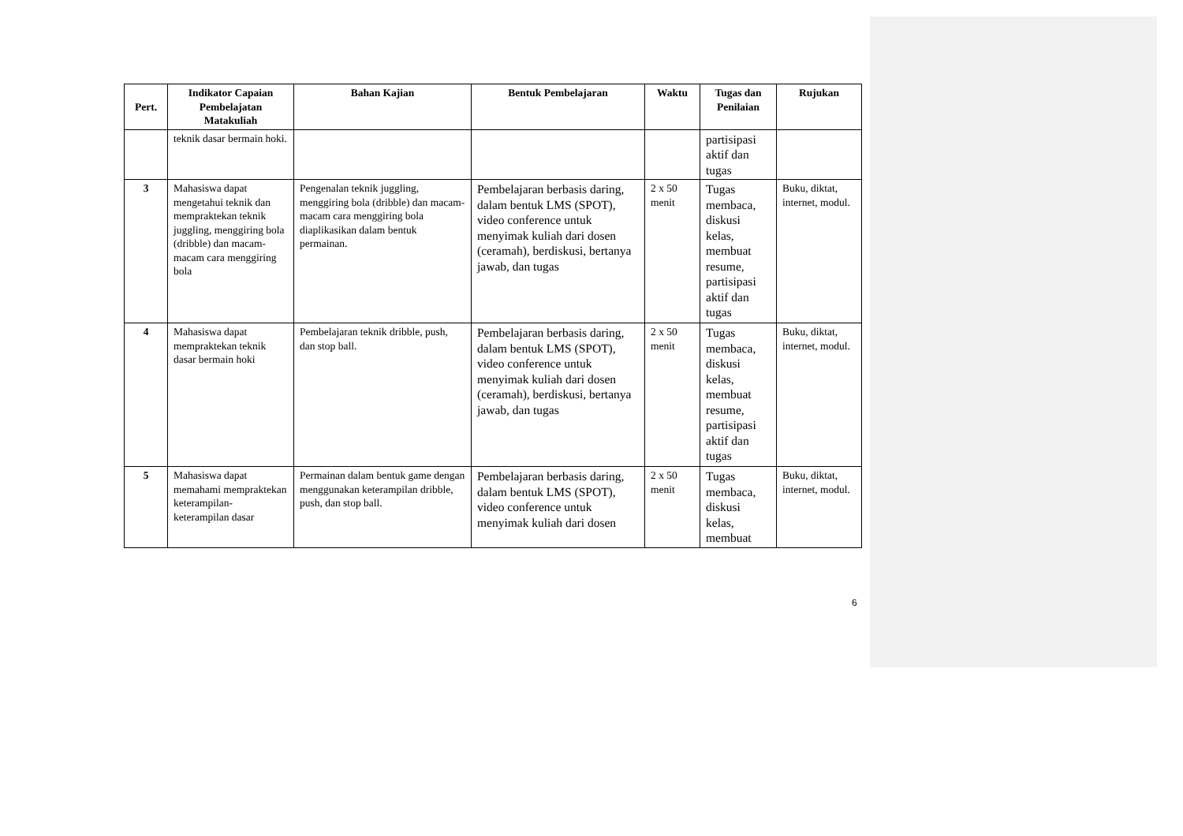| Pert. | Indikator Capaian Pembelajatan Matakuliah | Bahan Kajian | Bentuk Pembelajaran | Waktu | Tugas dan Penilaian | Rujukan |
| --- | --- | --- | --- | --- | --- | --- |
| | teknik dasar bermain hoki. | | | | partisipasi aktif dan tugas | |
| 3 | Mahasiswa dapat mengetahui teknik dan mempraktekan teknik juggling, menggiring bola (dribble) dan macam-macam cara menggiring bola | Pengenalan teknik juggling, menggiring bola (dribble) dan macam-macam cara menggiring bola diaplikasikan dalam bentuk permainan. | Pembelajaran berbasis daring, dalam bentuk LMS (SPOT), video conference untuk menyimak kuliah dari dosen (ceramah), berdiskusi, bertanya jawab, dan tugas | 2 x 50 menit | Tugas membaca, diskusi kelas, membuat resume, partisipasi aktif dan tugas | Buku, diktat, internet, modul. |
| 4 | Mahasiswa dapat mempraktekan teknik dasar bermain hoki | Pembelajaran teknik dribble, push, dan stop ball. | Pembelajaran berbasis daring, dalam bentuk LMS (SPOT), video conference untuk menyimak kuliah dari dosen (ceramah), berdiskusi, bertanya jawab, dan tugas | 2 x 50 menit | Tugas membaca, diskusi kelas, membuat resume, partisipasi aktif dan tugas | Buku, diktat, internet, modul. |
| 5 | Mahasiswa dapat memahami mempraktekan keterampilan-keterampilan dasar | Permainan dalam bentuk game dengan menggunakan keterampilan dribble, push, dan stop ball. | Pembelajaran berbasis daring, dalam bentuk LMS (SPOT), video conference untuk menyimak kuliah dari dosen | 2 x 50 menit | Tugas membaca, diskusi kelas, membuat | Buku, diktat, internet, modul. |
6